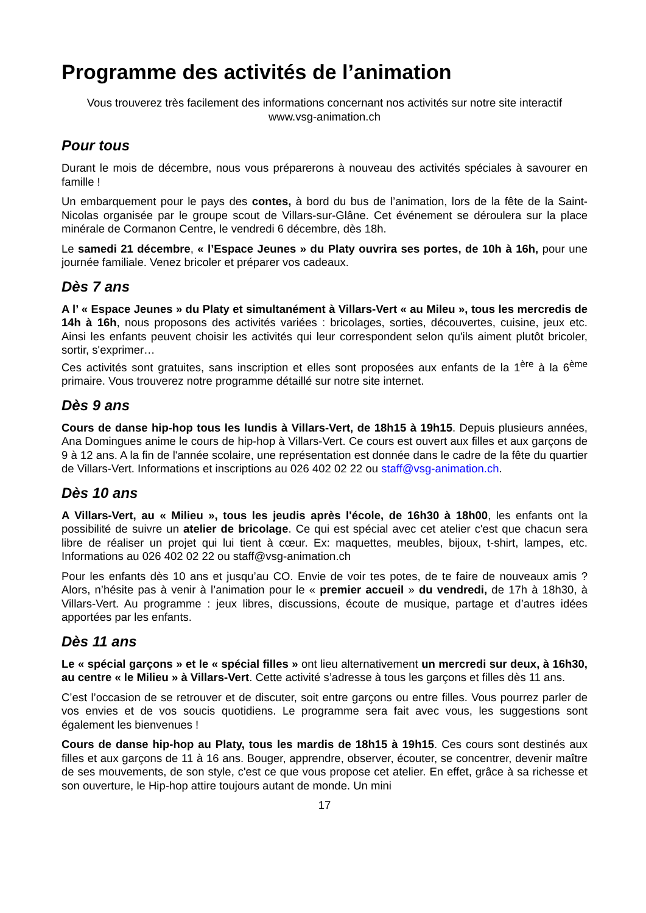Programme des activités de l’animation
Vous trouverez très facilement des informations concernant nos activités sur notre site interactif
www.vsg-animation.ch
Pour tous
Durant le mois de décembre, nous vous préparerons à nouveau des activités spéciales à savourer en famille !
Un embarquement pour le pays des contes, à bord du bus de l’animation, lors de la fête de la Saint-Nicolas organisée par le groupe scout de Villars-sur-Glâne. Cet événement se déroulera sur la place minérale de Cormanon Centre, le vendredi 6 décembre, dès 18h.
Le samedi 21 décembre, « l’Espace Jeunes » du Platy ouvrira ses portes, de 10h à 16h, pour une journée familiale. Venez bricoler et préparer vos cadeaux.
Dès 7 ans
A l’ « Espace Jeunes » du Platy et simultanément à Villars-Vert « au Mileu », tous les mercredis de 14h à 16h, nous proposons des activités variées : bricolages, sorties, découvertes, cuisine, jeux etc. Ainsi les enfants peuvent choisir les activités qui leur correspondent selon qu'ils aiment plutôt bricoler, sortir, s'exprimer…
Ces activités sont gratuites, sans inscription et elles sont proposées aux enfants de la 1<sup>ère</sup> à la 6<sup>ème</sup> primaire. Vous trouverez notre programme détaillé sur notre site internet.
Dès 9 ans
Cours de danse hip-hop tous les lundis à Villars-Vert, de 18h15 à 19h15. Depuis plusieurs années, Ana Domingues anime le cours de hip-hop à Villars-Vert. Ce cours est ouvert aux filles et aux garçons de 9 à 12 ans. A la fin de l'année scolaire, une représentation est donnée dans le cadre de la fête du quartier de Villars-Vert. Informations et inscriptions au 026 402 02 22 ou staff@vsg-animation.ch.
Dès 10 ans
A Villars-Vert, au « Milieu », tous les jeudis après l'école, de 16h30 à 18h00, les enfants ont la possibilité de suivre un atelier de bricolage. Ce qui est spécial avec cet atelier c'est que chacun sera libre de réaliser un projet qui lui tient à cœur. Ex: maquettes, meubles, bijoux, t-shirt, lampes, etc. Informations au 026 402 02 22 ou staff@vsg-animation.ch
Pour les enfants dès 10 ans et jusqu’au CO. Envie de voir tes potes, de te faire de nouveaux amis ? Alors, n’hésite pas à venir à l’animation pour le « premier accueil » du vendredi, de 17h à 18h30, à Villars-Vert. Au programme : jeux libres, discussions, écoute de musique, partage et d’autres idées apportées par les enfants.
Dès 11 ans
Le « spécial garçons » et le « spécial filles » ont lieu alternativement un mercredi sur deux, à 16h30, au centre « le Milieu » à Villars-Vert. Cette activité s’adresse à tous les garçons et filles dès 11 ans.
C’est l’occasion de se retrouver et de discuter, soit entre garçons ou entre filles. Vous pourrez parler de vos envies et de vos soucis quotidiens. Le programme sera fait avec vous, les suggestions sont également les bienvenues !
Cours de danse hip-hop au Platy, tous les mardis de 18h15 à 19h15. Ces cours sont destinés aux filles et aux garçons de 11 à 16 ans. Bouger, apprendre, observer, écouter, se concentrer, devenir maître de ses mouvements, de son style, c'est ce que vous propose cet atelier. En effet, grâce à sa richesse et son ouverture, le Hip-hop attire toujours autant de monde. Un mini
17